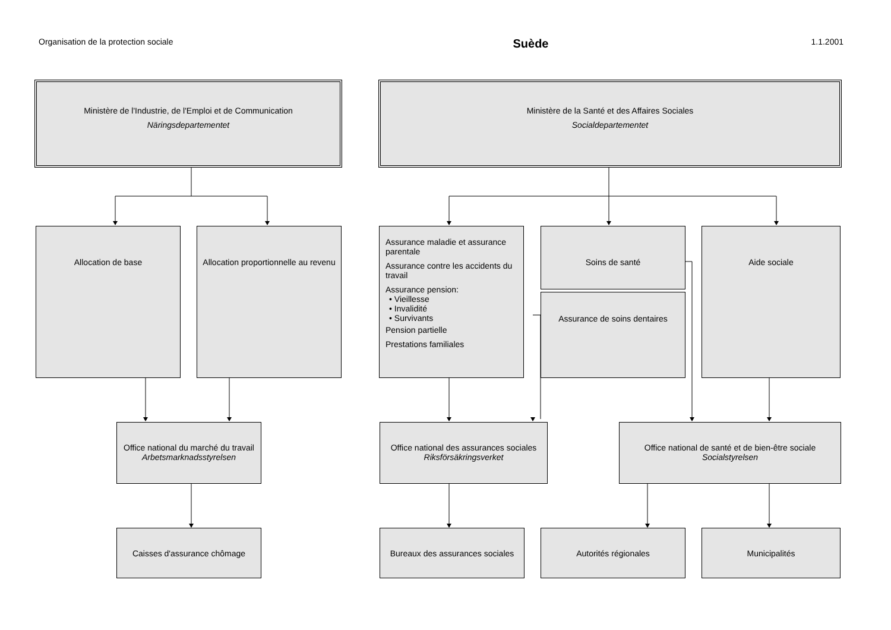Organisation de la protection sociale Suède 1.1.2001
Ministère de l'Industrie, de l'Emploi et de Communication
Näringsdepartementet
Ministère de la Santé et des Affaires Sociales
Socialdepartementet
Allocation de base
Allocation proportionnelle au revenu
Assurance maladie et assurance parentale
Assurance contre les accidents du travail
Assurance pension:
• Vieillesse
• Invalidité
• Survivants
Pension partielle
Prestations familiales
Soins de santé
Assurance de soins dentaires
Aide sociale
Office national du marché du travail
Arbetsmarknadsstyrelsen
Office national des assurances sociales
Riksförsäkringsverket
Office national de santé et de bien-être sociale
Socialstyrelsen
Caisses d'assurance chômage
Bureaux des assurances sociales
Autorités régionales Municipalités